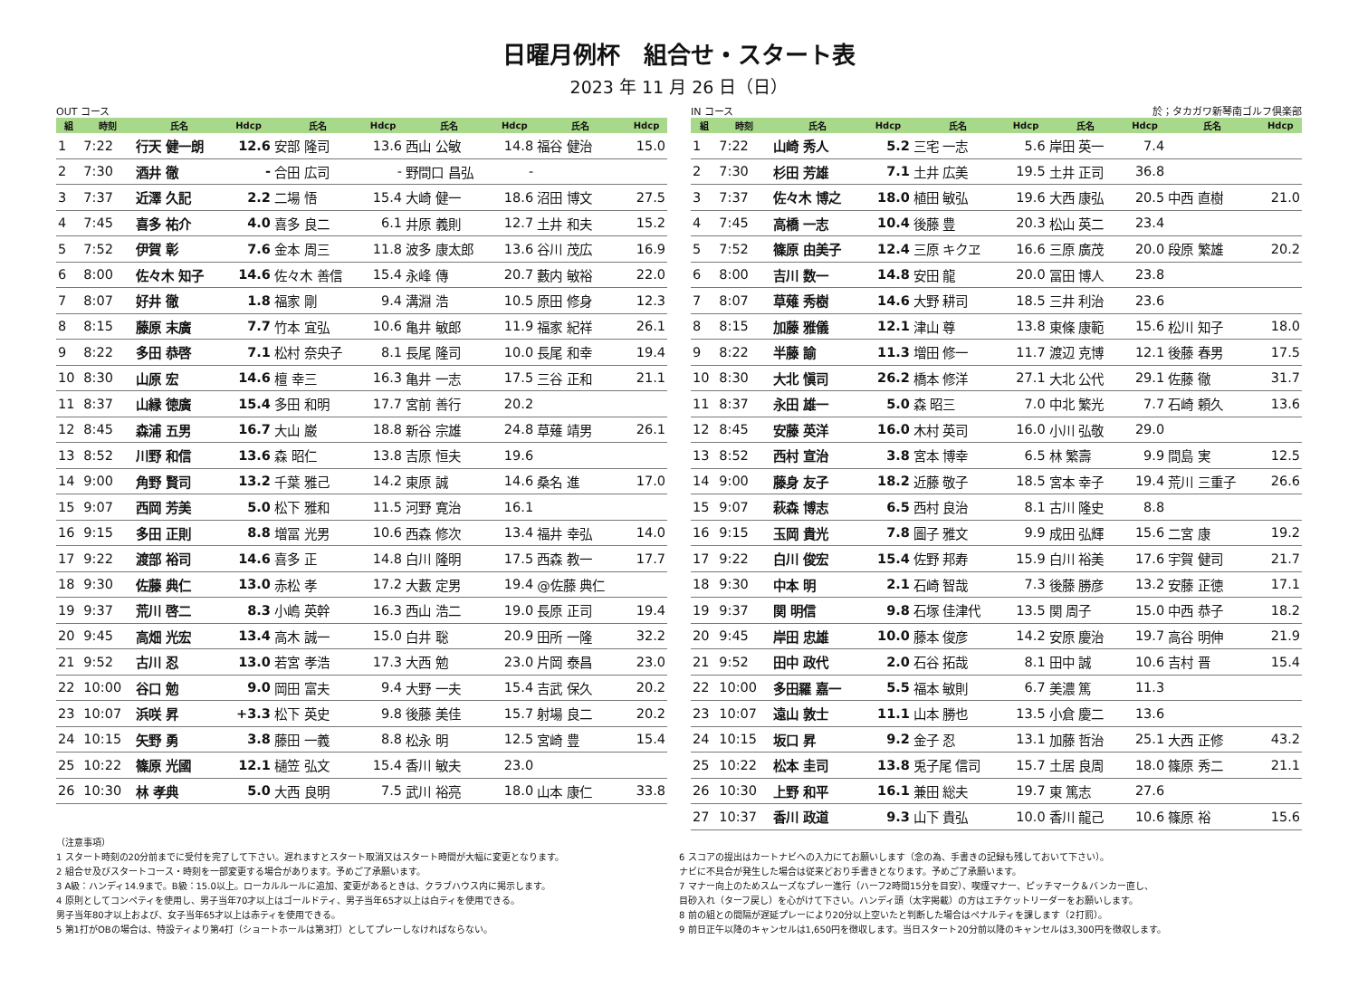日曜月例杯　組合せ・スタート表
2023 年 11 月 26 日（日）
OUT コース
| 組 | 時刻 | 氏名 | Hdcp | 氏名 | Hdcp | 氏名 | Hdcp | 氏名 | Hdcp |
| --- | --- | --- | --- | --- | --- | --- | --- | --- | --- |
| 1 | 7:22 | 行天 健一朗 | 12.6 | 安部 隆司 | 13.6 | 西山 公敏 | 14.8 | 福谷 健治 | 15.0 |
| 2 | 7:30 | 酒井 徹 | - | 合田 広司 | - | 野間口 昌弘 | - | | |
| 3 | 7:37 | 近澤 久記 | 2.2 | 二場 悟 | 15.4 | 大崎 健一 | 18.6 | 沼田 博文 | 27.5 |
| 4 | 7:45 | 喜多 祐介 | 4.0 | 喜多 良二 | 6.1 | 井原 義則 | 12.7 | 土井 和夫 | 15.2 |
| 5 | 7:52 | 伊賀 彰 | 7.6 | 金本 周三 | 11.8 | 波多 康太郎 | 13.6 | 谷川 茂広 | 16.9 |
| 6 | 8:00 | 佐々木 知子 | 14.6 | 佐々木 善信 | 15.4 | 永峰 傳 | 20.7 | 藪内 敏裕 | 22.0 |
| 7 | 8:07 | 好井 徹 | 1.8 | 福家 剛 | 9.4 | 溝淵 浩 | 10.5 | 原田 修身 | 12.3 |
| 8 | 8:15 | 藤原 末廣 | 7.7 | 竹本 宜弘 | 10.6 | 亀井 敏郎 | 11.9 | 福家 紀祥 | 26.1 |
| 9 | 8:22 | 多田 恭啓 | 7.1 | 松村 奈央子 | 8.1 | 長尾 隆司 | 10.0 | 長尾 和幸 | 19.4 |
| 10 | 8:30 | 山原 宏 | 14.6 | 檀 幸三 | 16.3 | 亀井 一志 | 17.5 | 三谷 正和 | 21.1 |
| 11 | 8:37 | 山縁 徳廣 | 15.4 | 多田 和明 | 17.7 | 宮前 善行 | 20.2 | | |
| 12 | 8:45 | 森浦 五男 | 16.7 | 大山 巌 | 18.8 | 新谷 宗雄 | 24.8 | 草薙 靖男 | 26.1 |
| 13 | 8:52 | 川野 和信 | 13.6 | 森 昭仁 | 13.8 | 吉原 恒夫 | 19.6 | | |
| 14 | 9:00 | 角野 賢司 | 13.2 | 千葉 雅己 | 14.2 | 東原 誠 | 14.6 | 桑名 進 | 17.0 |
| 15 | 9:07 | 西岡 芳美 | 5.0 | 松下 雅和 | 11.5 | 河野 寛治 | 16.1 | | |
| 16 | 9:15 | 多田 正則 | 8.8 | 増冨 光男 | 10.6 | 西森 修次 | 13.4 | 福井 幸弘 | 14.0 |
| 17 | 9:22 | 渡部 裕司 | 14.6 | 喜多 正 | 14.8 | 白川 隆明 | 17.5 | 西森 教一 | 17.7 |
| 18 | 9:30 | 佐藤 典仁 | 13.0 | 赤松 孝 | 17.2 | 大藪 定男 | 19.4 | @佐藤 典仁 | |
| 19 | 9:37 | 荒川 啓二 | 8.3 | 小嶋 英幹 | 16.3 | 西山 浩二 | 19.0 | 長原 正司 | 19.4 |
| 20 | 9:45 | 高畑 光宏 | 13.4 | 高木 誠一 | 15.0 | 白井 聡 | 20.9 | 田所 一隆 | 32.2 |
| 21 | 9:52 | 古川 忍 | 13.0 | 若宮 孝浩 | 17.3 | 大西 勉 | 23.0 | 片岡 泰昌 | 23.0 |
| 22 | 10:00 | 谷口 勉 | 9.0 | 岡田 富夫 | 9.4 | 大野 一夫 | 15.4 | 吉武 保久 | 20.2 |
| 23 | 10:07 | 浜咲 昇 | +3.3 | 松下 英史 | 9.8 | 後藤 美佳 | 15.7 | 射場 良二 | 20.2 |
| 24 | 10:15 | 矢野 勇 | 3.8 | 藤田 一義 | 8.8 | 松永 明 | 12.5 | 宮崎 豊 | 15.4 |
| 25 | 10:22 | 篠原 光國 | 12.1 | 樋笠 弘文 | 15.4 | 香川 敏夫 | 23.0 | | |
| 26 | 10:30 | 林 孝典 | 5.0 | 大西 良明 | 7.5 | 武川 裕亮 | 18.0 | 山本 康仁 | 33.8 |
IN コース 於；タカガワ新琴南ゴルフ倶楽部
| 組 | 時刻 | 氏名 | Hdcp | 氏名 | Hdcp | 氏名 | Hdcp | 氏名 | Hdcp |
| --- | --- | --- | --- | --- | --- | --- | --- | --- | --- |
| 1 | 7:22 | 山崎 秀人 | 5.2 | 三宅 一志 | 5.6 | 岸田 英一 | 7.4 | | |
| 2 | 7:30 | 杉田 芳雄 | 7.1 | 土井 広美 | 19.5 | 土井 正司 | 36.8 | | |
| 3 | 7:37 | 佐々木 博之 | 18.0 | 植田 敏弘 | 19.6 | 大西 康弘 | 20.5 | 中西 直樹 | 21.0 |
| 4 | 7:45 | 高橋 一志 | 10.4 | 後藤 豊 | 20.3 | 松山 英二 | 23.4 | | |
| 5 | 7:52 | 篠原 由美子 | 12.4 | 三原 キクヱ | 16.6 | 三原 廣茂 | 20.0 | 段原 繁雄 | 20.2 |
| 6 | 8:00 | 吉川 数一 | 14.8 | 安田 龍 | 20.0 | 冨田 博人 | 23.8 | | |
| 7 | 8:07 | 草薙 秀樹 | 14.6 | 大野 耕司 | 18.5 | 三井 利治 | 23.6 | | |
| 8 | 8:15 | 加藤 雅儀 | 12.1 | 津山 尊 | 13.8 | 東條 康範 | 15.6 | 松川 知子 | 18.0 |
| 9 | 8:22 | 半藤 諭 | 11.3 | 増田 修一 | 11.7 | 渡辺 克博 | 12.1 | 後藤 春男 | 17.5 |
| 10 | 8:30 | 大北 愼司 | 26.2 | 橋本 修洋 | 27.1 | 大北 公代 | 29.1 | 佐藤 徹 | 31.7 |
| 11 | 8:37 | 永田 雄一 | 5.0 | 森 昭三 | 7.0 | 中北 繁光 | 7.7 | 石崎 頼久 | 13.6 |
| 12 | 8:45 | 安藤 英洋 | 16.0 | 木村 英司 | 16.0 | 小川 弘敬 | 29.0 | | |
| 13 | 8:52 | 西村 宣治 | 3.8 | 宮本 博幸 | 6.5 | 林 繁壽 | 9.9 | 間島 実 | 12.5 |
| 14 | 9:00 | 藤身 友子 | 18.2 | 近藤 敬子 | 18.5 | 宮本 幸子 | 19.4 | 荒川 三重子 | 26.6 |
| 15 | 9:07 | 萩森 博志 | 6.5 | 西村 良治 | 8.1 | 古川 隆史 | 8.8 | | |
| 16 | 9:15 | 玉岡 貴光 | 7.8 | 圖子 雅文 | 9.9 | 成田 弘輝 | 15.6 | 二宮 康 | 19.2 |
| 17 | 9:22 | 白川 俊宏 | 15.4 | 佐野 邦寿 | 15.9 | 白川 裕美 | 17.6 | 宇賀 健司 | 21.7 |
| 18 | 9:30 | 中本 明 | 2.1 | 石崎 智哉 | 7.3 | 後藤 勝彦 | 13.2 | 安藤 正徳 | 17.1 |
| 19 | 9:37 | 関 明信 | 9.8 | 石塚 佳津代 | 13.5 | 関 周子 | 15.0 | 中西 恭子 | 18.2 |
| 20 | 9:45 | 岸田 忠雄 | 10.0 | 藤本 俊彦 | 14.2 | 安原 慶治 | 19.7 | 高谷 明伸 | 21.9 |
| 21 | 9:52 | 田中 政代 | 2.0 | 石谷 拓哉 | 8.1 | 田中 誠 | 10.6 | 吉村 晋 | 15.4 |
| 22 | 10:00 | 多田羅 嘉一 | 5.5 | 福本 敏則 | 6.7 | 美濃 篤 | 11.3 | | |
| 23 | 10:07 | 遠山 敦士 | 11.1 | 山本 勝也 | 13.5 | 小倉 慶二 | 13.6 | | |
| 24 | 10:15 | 坂口 昇 | 9.2 | 金子 忍 | 13.1 | 加藤 哲治 | 25.1 | 大西 正修 | 43.2 |
| 25 | 10:22 | 松本 圭司 | 13.8 | 兎子尾 信司 | 15.7 | 土居 良周 | 18.0 | 篠原 秀二 | 21.1 |
| 26 | 10:30 | 上野 和平 | 16.1 | 兼田 総夫 | 19.7 | 東 篤志 | 27.6 | | |
| 27 | 10:37 | 香川 政道 | 9.3 | 山下 貴弘 | 10.0 | 香川 龍己 | 10.6 | 篠原 裕 | 15.6 |
（注意事項）
1 スタート時刻の20分前までに受付を完了して下さい。遅れますとスタート取消又はスタート時間が大幅に変更となります。
2 組合せ及びスタートコース・時刻を一部変更する場合があります。予めご了承願います。
3 A級：ハンディ14.9まで。B級：15.0以上。ローカルルールに追加、変更があるときは、クラブハウス内に掲示します。
4 原則としてコンペティを使用し、男子当年70才以上はゴールドティ、男子当年65才以上は白ティを使用できる。
男子当年80才以上および、女子当年65才以上は赤ティを使用できる。
5 第1打がOBの場合は、特設ティより第4打（ショートホールは第3打）としてプレーしなければならない。
6 スコアの提出はカートナビへの入力にてお願いします（念の為、手書きの記録も残しておいて下さい）。
ナビに不具合が発生した場合は従来どおり手書きとなります。予めご了承願います。
7 マナー向上のためスムーズなプレー進行（ハーフ2時間15分を目安）、喫煙マナー、ピッチマーク＆バンカー直し、
目砂入れ（ターフ戻し）を心がけて下さい。ハンディ頭（太字掲載）の方はエチケットリーダーをお願いします。
8 前の組との間隔が遅延プレーにより20分以上空いたと判断した場合はペナルティを課します（2打罰）。
9 前日正午以降のキャンセルは1,650円を徴収します。当日スタート20分前以降のキャンセルは3,300円を徴収します。